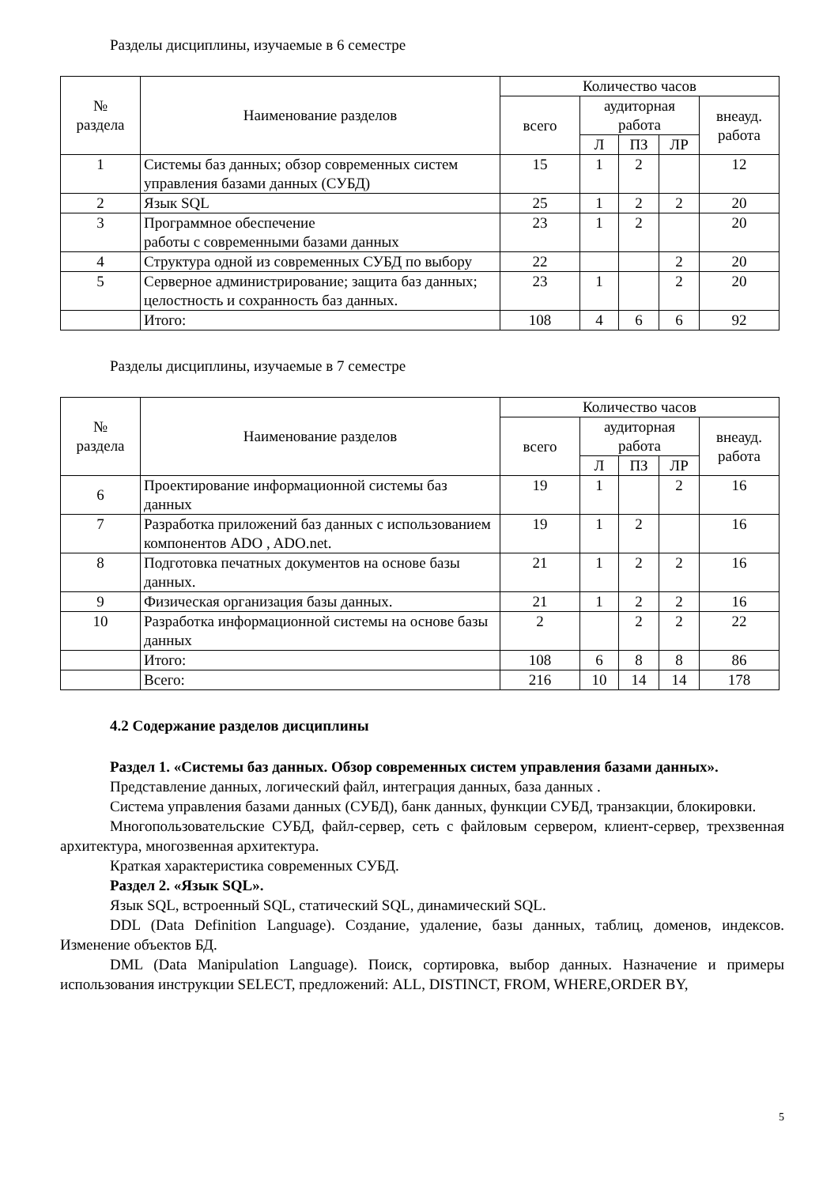Разделы дисциплины, изучаемые в 6 семестре
| № раздела | Наименование разделов | Количество часов | | | | |
| --- | --- | --- | --- | --- | --- | --- |
| | | всего | аудиторная работа | | | внеауд. работа |
| | | | Л | ПЗ | ЛР | |
| 1 | Системы баз данных; обзор современных систем управления базами данных (СУБД) | 15 | 1 | 2 | | 12 |
| 2 | Язык SQL | 25 | 1 | 2 | 2 | 20 |
| 3 | Программное обеспечение работы с современными базами данных | 23 | 1 | 2 | | 20 |
| 4 | Структура одной из современных СУБД по выбору | 22 | | | 2 | 20 |
| 5 | Серверное администрирование; защита баз данных; целостность и сохранность баз данных. | 23 | 1 | | 2 | 20 |
| | Итого: | 108 | 4 | 6 | 6 | 92 |
Разделы дисциплины, изучаемые в 7 семестре
| № раздела | Наименование разделов | Количество часов | | | | |
| --- | --- | --- | --- | --- | --- | --- |
| | | всего | аудиторная работа | | | внеауд. работа |
| | | | Л | ПЗ | ЛР | |
| 6 | Проектирование информационной системы баз данных | 19 | 1 | | 2 | 16 |
| 7 | Разработка приложений баз данных с использованием компонентов ADO , ADO.net. | 19 | 1 | 2 | | 16 |
| 8 | Подготовка печатных документов на основе базы данных. | 21 | 1 | 2 | 2 | 16 |
| 9 | Физическая организация базы данных. | 21 | 1 | 2 | 2 | 16 |
| 10 | Разработка информационной системы на основе базы данных | 2 | | 2 | 2 | 22 |
| | Итого: | 108 | 6 | 8 | 8 | 86 |
| | Всего: | 216 | 10 | 14 | 14 | 178 |
4.2 Содержание разделов дисциплины
Раздел 1. «Системы баз данных. Обзор современных систем управления базами данных».
Представление данных, логический файл, интеграция данных, база данных .
Система управления базами данных (СУБД), банк данных, функции СУБД, транзакции, блокировки.
Многопользовательские СУБД, файл-сервер, сеть с файловым сервером, клиент-сервер, трехзвенная архитектура, многозвенная архитектура.
Краткая характеристика современных СУБД.
Раздел 2. «Язык SQL».
Язык SQL, встроенный SQL, статический SQL, динамический SQL.
DDL (Data Definition Language). Создание, удаление, базы данных, таблиц, доменов, индексов. Изменение объектов БД.
DML (Data Manipulation Language). Поиск, сортировка, выбор данных. Назначение и примеры использования инструкции SELECT, предложений: ALL, DISTINCT, FROM, WHERE,ORDER BY,
5